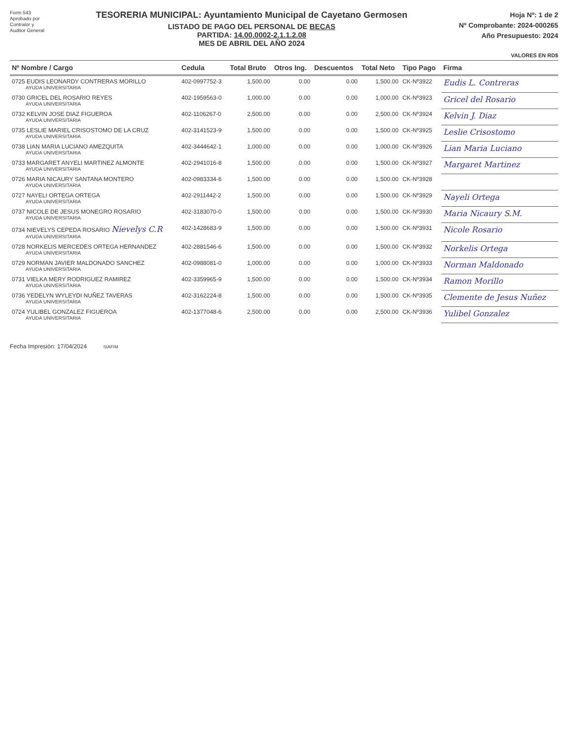Form 543
Aprobado por
Contralor y
Auditor General
TESORERIA MUNICIPAL: Ayuntamiento Municipal de Cayetano Germosen
LISTADO DE PAGO DEL PERSONAL DE BECAS
PARTIDA: 14.00.0002-2.1.1.2.08
MES DE ABRIL DEL AÑO 2024
Hoja Nº: 1 de 2
Nº Comprobante: 2024-000265
Año Presupuesto: 2024
VALORES EN RD$
| Nº Nombre / Cargo | Cedula | Total Bruto | Otros Ing. | Descuentos | Total Neto | Tipo Pago | Firma |
| --- | --- | --- | --- | --- | --- | --- | --- |
| 0725 EUDIS LEONARDY CONTRERAS MORILLO AYUDA UNIVERSITARIA | 402-0997752-3 | 1,500.00 | 0.00 | 0.00 | 1,500.00 | CK-Nº3922 | Eudis L. Contreras |
| 0730 GRICEL DEL ROSARIO REYES AYUDA UNIVERSITARIA | 402-1959563-0 | 1,000.00 | 0.00 | 0.00 | 1,000.00 | CK-Nº3923 | Gricel del Rosario |
| 0732 KELVIN JOSE DIAZ FIGUEROA AYUDA UNIVERSITARIA | 402-1106267-0 | 2,500.00 | 0.00 | 0.00 | 2,500.00 | CK-Nº3924 | Kelvin J. Diaz |
| 0735 LESLIE MARIEL CRISOSTOMO DE LA CRUZ AYUDA UNIVERSITARIA | 402-3141523-9 | 1,500.00 | 0.00 | 0.00 | 1,500.00 | CK-Nº3925 | Leslie Crisostomo |
| 0738 LIAN MARIA LUCIANO AMEZQUITA AYUDA UNIVERSITARIA | 402-3444642-1 | 1,000.00 | 0.00 | 0.00 | 1,000.00 | CK-Nº3926 | Lian Maria Luciano |
| 0733 MARGARET ANYELI MARTINEZ ALMONTE AYUDA UNIVERSITARIA | 402-2941016-8 | 1,500.00 | 0.00 | 0.00 | 1,500.00 | CK-Nº3927 | Margaret Martinez |
| 0726 MARIA NICAURY SANTANA MONTERO AYUDA UNIVERSITARIA | 402-0983334-6 | 1,500.00 | 0.00 | 0.00 | 1,500.00 | CK-Nº3928 | |
| 0727 NAYELI ORTEGA ORTEGA AYUDA UNIVERSITARIA | 402-2911442-2 | 1,500.00 | 0.00 | 0.00 | 1,500.00 | CK-Nº3929 | Nayeli Ortega |
| 0737 NICOLE DE JESUS MONEGRO ROSARIO AYUDA UNIVERSITARIA | 402-3183070-0 | 1,500.00 | 0.00 | 0.00 | 1,500.00 | CK-Nº3930 | Maria Nicaury S.M. |
| 0734 NIEVELYS CEPEDA ROSARIO Nievelys C.R AYUDA UNIVERSITARIA | 402-1428683-9 | 1,500.00 | 0.00 | 0.00 | 1,500.00 | CK-Nº3931 | Nicole Rosario |
| 0728 NORKELIS MERCEDES ORTEGA HERNANDEZ AYUDA UNIVERSITARIA | 402-2881546-6 | 1,500.00 | 0.00 | 0.00 | 1,500.00 | CK-Nº3932 | Norkelis Ortega |
| 0729 NORMAN JAVIER MALDONADO SANCHEZ AYUDA UNIVERSITARIA | 402-0988081-0 | 1,000.00 | 0.00 | 0.00 | 1,000.00 | CK-Nº3933 | Norman Maldonado |
| 0731 VIELKA MERY RODRIGUEZ RAMIREZ AYUDA UNIVERSITARIA | 402-3359965-9 | 1,500.00 | 0.00 | 0.00 | 1,500.00 | CK-Nº3934 | Ramon Morillo |
| 0736 YEDELYN WYLEYDI NUÑEZ TAVERAS AYUDA UNIVERSITARIA | 402-3162224-8 | 1,500.00 | 0.00 | 0.00 | 1,500.00 | CK-Nº3935 | Clemente de Jesus Nuñez |
| 0724 YULIBEL GONZALEZ FIGUEROA AYUDA UNIVERSITARIA | 402-1377048-6 | 2,500.00 | 0.00 | 0.00 | 2,500.00 | CK-Nº3936 | Yulibel Gonzalez |
Fecha Impresión: 17/04/2024 SIAFIM